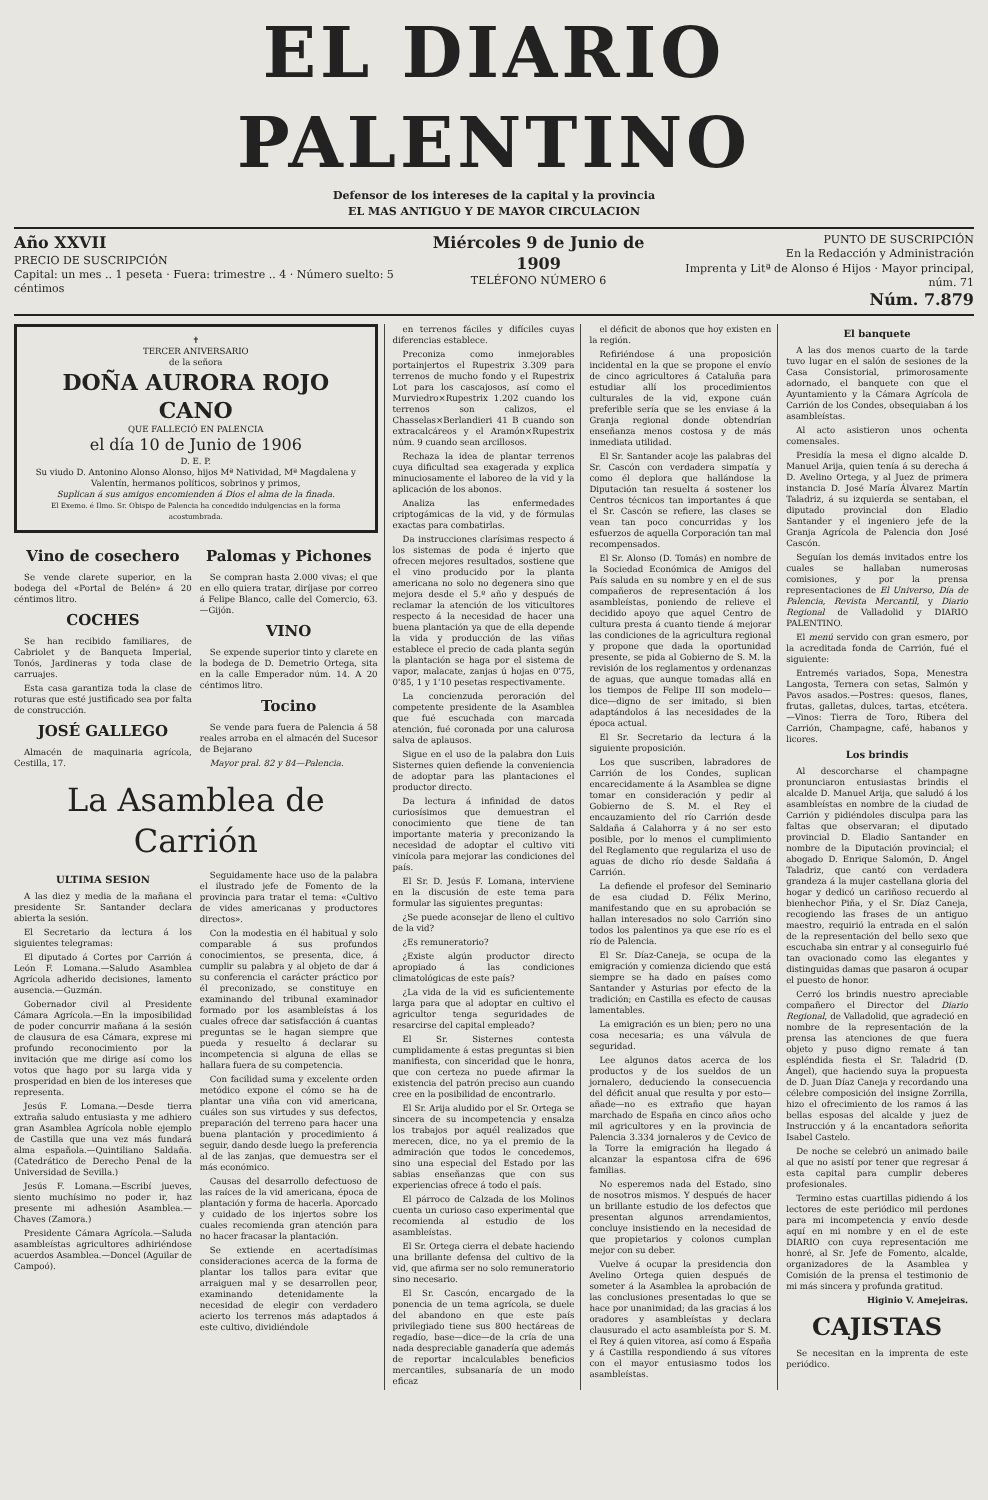EL DIARIO PALENTINO
Defensor de los intereses de la capital y la provincia
EL MAS ANTIGUO Y DE MAYOR CIRCULACION
Año XXVII
PRECIO DE SUSCRIPCIÓN
Capital: un mes .. 1 peseta · Fuera: trimestre .. 4 · Número suelto: 5 céntimos
Miércoles 9 de Junio de 1909
TELÉFONO NÚMERO 6
PUNTO DE SUSCRIPCIÓN
En la Redacción y Administración
Imprenta y Litª de Alonso é Hijos · Mayor principal, núm. 71
Núm. 7.879
✝
TERCER ANIVERSARIO
de la señora
DOÑA AURORA ROJO CANO
QUE FALLECIÓ EN PALENCIA
el día 10 de Junio de 1906
D. E. P.
Su viudo D. Antonino Alonso Alonso, hijos Mª Natividad, Mª Magdalena y Valentín, hermanos políticos, sobrinos y primos,
Suplican á sus amigos encomienden á Dios el alma de la finada.
El Exemo. é Ilmo. Sr. Obispo de Palencia ha concedido indulgencias en la forma acostumbrada.
Vino de cosechero
Se vende clarete superior, en la bodega del «Portal de Belén» á 20 céntimos litro.
COCHES
Se han recibido familiares, de Cabriolet y de Banqueta Imperial, Tonós, Jardineras y toda clase de carruajes.
Esta casa garantiza toda la clase de roturas que esté justificado sea por falta de construcción.
JOSÉ GALLEGO
Almacén de maquinaria agrícola, Cestilla, 17.
Palomas y Pichones
Se compran hasta 2.000 vivas; el que en ello quiera tratar, diríjase por correo á Felipe Blanco, calle del Comercio, 63.—Gijón.
VINO
Se expende superior tinto y clarete en la bodega de D. Demetrio Ortega, sita en la calle Emperador núm. 14. A 20 céntimos litro.
Tocino
Se vende para fuera de Palencia á 58 reales arroba en el almacén del Sucesor de Bejarano
Mayor pral. 82 y 84—Palencia.
La Asamblea de Carrión
ULTIMA SESION
A las diez y media de la mañana el presidente Sr. Santander declara abierta la sesión.
El Secretario da lectura á los siguientes telegramas:
El diputado á Cortes por Carrión á León F. Lomana.—Saludo Asamblea Agrícola adherido decisiones, lamento ausencia.—Guzmán.
Gobernador civil al Presidente Cámara Agrícola.—En la imposibilidad de poder concurrir mañana á la sesión de clausura de esa Cámara, exprese mi profundo reconocimiento por la invitación que me dirige así como los votos que hago por su larga vida y prosperidad en bien de los intereses que representa.
Jesús F. Lomana.—Desde tierra extraña saludo entusiasta y me adhiero gran Asamblea Agrícola noble ejemplo de Castilla que una vez más fundará alma española.—Quintiliano Saldaña. (Catedrático de Derecho Penal de la Universidad de Sevilla.)
Jesús F. Lomana.—Escribí jueves, siento muchísimo no poder ir, haz presente mi adhesión Asamblea.—Chaves (Zamora.)
Presidente Cámara Agrícola.—Saluda asambleístas agricultores adhiriéndose acuerdos Asamblea.—Doncel (Aguilar de Campoó).
Seguidamente hace uso de la palabra el ilustrado jefe de Fomento de la provincia para tratar el tema: «Cultivo de vides americanas y productores directos».
Con la modestia en él habitual y solo comparable á sus profundos conocimientos, se presenta, dice, á cumplir su palabra y al objeto de dar á su conferencia el carácter práctico por él preconizado, se constituye en examinando del tribunal examinador formado por los asambleístas á los cuales ofrece dar satisfacción á cuantas preguntas se le hagan siempre que pueda y resuelto á declarar su incompetencia si alguna de ellas se hallara fuera de su competencia.
Con facilidad suma y excelente orden metódico expone el cómo se ha de plantar una viña con vid americana, cuáles son sus virtudes y sus defectos, preparación del terreno para hacer una buena plantación y procedimiento á seguir, dando desde luego la preferencia al de las zanjas, que demuestra ser el más económico.
Causas del desarrollo defectuoso de las raíces de la vid americana, época de plantación y forma de hacerla. Aporcado y cuidado de los injertos sobre los cuales recomienda gran atención para no hacer fracasar la plantación.
Se extiende en acertadísimas consideraciones acerca de la forma de plantar los tallos para evitar que arraiguen mal y se desarrollen peor, examinando detenidamente la necesidad de elegir con verdadero acierto los terrenos más adaptados á este cultivo, dividiéndole
en terrenos fáciles y difíciles cuyas diferencias establece.
Preconiza como inmejorables portainjertos el Rupestrix 3.309 para terrenos de mucho fondo y el Rupestrix Lot para los cascajosos, así como el Murviedro×Rupestrix 1.202 cuando los terrenos son calizos, el Chasselas×Berlandieri 41 B cuando son extracalcáreos y el Aramón×Rupestrix núm. 9 cuando sean arcillosos.
Rechaza la idea de plantar terrenos cuya dificultad sea exagerada y explica minuciosamente el laboreo de la vid y la aplicación de los abonos.
Analiza las enfermedades criptogámicas de la vid, y de fórmulas exactas para combatirlas.
Da instrucciones clarísimas respecto á los sistemas de poda é injerto que ofrecen mejores resultados, sostiene que el vino producido por la planta americana no solo no degenera sino que mejora desde el 5.º año y después de reclamar la atención de los viticultores respecto á la necesidad de hacer una buena plantación ya que de ella depende la vida y producción de las viñas establece el precio de cada planta según la plantación se haga por el sistema de vapor, malacate, zanjas ú hojas en 0'75, 0'85, 1 y 1'10 pesetas respectivamente.
La concienzuda peroración del competente presidente de la Asamblea que fué escuchada con marcada atención, fué coronada por una calurosa salva de aplausos.
Sigue en el uso de la palabra don Luis Sisternes quien defiende la conveniencia de adoptar para las plantaciones el productor directo.
Da lectura á infinidad de datos curiosísimos que demuestran el conocimiento que tiene de tan importante materia y preconizando la necesidad de adoptar el cultivo viti vinícola para mejorar las condiciones del país.
El Sr. D. Jesús F. Lomana, interviene en la discusión de este tema para formular las siguientes preguntas:
¿Se puede aconsejar de lleno el cultivo de la vid?
¿Es remuneratorio?
¿Existe algún productor directo apropiado á las condiciones climatológicas de este país?
¿La vida de la vid es suficientemente larga para que al adoptar en cultivo el agricultor tenga seguridades de resarcirse del capital empleado?
El Sr. Sisternes contesta cumplidamente á estas preguntas si bien manifiesta, con sinceridad que le honra, que con certeza no puede afirmar la existencia del patrón preciso aun cuando cree en la posibilidad de encontrarlo.
El Sr. Arija aludido por el Sr. Ortega se sincera de su incompetencia y ensalza los trabajos por aquél realizados que merecen, dice, no ya el premio de la admiración que todos le concedemos, sino una especial del Estado por las sabias enseñanzas que con sus experiencias ofrece á todo el país.
El párroco de Calzada de los Molinos cuenta un curioso caso experimental que recomienda al estudio de los asambleístas.
El Sr. Ortega cierra el debate haciendo una brillante defensa del cultivo de la vid, que afirma ser no solo remuneratorio sino necesario.
El Sr. Cascón, encargado de la ponencia de un tema agrícola, se duele del abandono en que este país privilegiado tiene sus 800 hectáreas de regadío, base—dice—de la cría de una nada despreciable ganadería que además de reportar incalculables beneficios mercantiles, subsanaría de un modo eficaz
el déficit de abonos que hoy existen en la región.
Refiriéndose á una proposición incidental en la que se propone el envío de cinco agricultores á Cataluña para estudiar allí los procedimientos culturales de la vid, expone cuán preferible sería que se les enviase á la Granja regional donde obtendrían enseñanza menos costosa y de más inmediata utilidad.
El Sr. Santander acoje las palabras del Sr. Cascón con verdadera simpatía y como él deplora que hallándose la Diputación tan resuelta á sostener los Centros técnicos tan importantes á que el Sr. Cascón se refiere, las clases se vean tan poco concurridas y los esfuerzos de aquella Corporación tan mal recompensados.
El Sr. Alonso (D. Tomás) en nombre de la Sociedad Económica de Amigos del País saluda en su nombre y en el de sus compañeros de representación á los asambleístas, poniendo de relieve el decidido apoyo que aquel Centro de cultura presta á cuanto tiende á mejorar las condiciones de la agricultura regional y propone que dada la oportunidad presente, se pida al Gobierno de S. M. la revisión de los reglamentos y ordenanzas de aguas, que aunque tomadas allá en los tiempos de Felipe III son modelo—dice—digno de ser imitado, si bien adaptándolos á las necesidades de la época actual.
El Sr. Secretario da lectura á la siguiente proposición.
Los que suscriben, labradores de Carrión de los Condes, suplican encarecidamente á la Asamblea se digne tomar en consideración y pedir al Gobierno de S. M. el Rey el encauzamiento del río Carrión desde Saldaña á Calahorra y á no ser esto posible, por lo menos el cumplimiento del Reglamento que regulariza el uso de aguas de dicho río desde Saldaña á Carrión.
La defiende el profesor del Seminario de esa ciudad D. Félix Merino, manifestando que en su aprobación se hallan interesados no solo Carrión sino todos los palentinos ya que ese río es el río de Palencia.
El Sr. Díaz-Caneja, se ocupa de la emigración y comienza diciendo que está siempre se ha dado en países como Santander y Asturias por efecto de la tradición; en Castilla es efecto de causas lamentables.
La emigración es un bien; pero no una cosa necesaria; es una válvula de seguridad.
Lee algunos datos acerca de los productos y de los sueldos de un jornalero, deduciendo la consecuencia del déficit anual que resulta y por esto—añade—no es extraño que hayan marchado de España en cinco años ocho mil agricultores y en la provincia de Palencia 3.334 jornaleros y de Cevico de la Torre la emigración ha llegado á alcanzar la espantosa cifra de 696 familias.
No esperemos nada del Estado, sino de nosotros mismos. Y después de hacer un brillante estudio de los defectos que presentan algunos arrendamientos, concluye insistiendo en la necesidad de que propietarios y colonos cumplan mejor con su deber.
Vuelve á ocupar la presidencia don Avelino Ortega quien después de someter á la Asamblea la aprobación de las conclusiones presentadas lo que se hace por unanimidad; da las gracias á los oradores y asambleístas y declara clausurado el acto asambleísta por S. M. el Rey á quien vitorea, así como á España y á Castilla respondiendo á sus vítores con el mayor entusiasmo todos los asambleístas.
El banquete
A las dos menos cuarto de la tarde tuvo lugar en el salón de sesiones de la Casa Consistorial, primorosamente adornado, el banquete con que el Ayuntamiento y la Cámara Agrícola de Carrión de los Condes, obsequiaban á los asambleístas.
Al acto asistieron unos ochenta comensales.
Presidía la mesa el digno alcalde D. Manuel Arija, quien tenía á su derecha á D. Avelino Ortega, y al Juez de primera instancia D. José María Álvarez Martín Taladriz, á su izquierda se sentaban, el diputado provincial don Eladio Santander y el ingeniero jefe de la Granja Agrícola de Palencia don José Cascón.
Seguían los demás invitados entre los cuales se hallaban numerosas comisiones, y por la prensa representaciones de El Universo, Día de Palencia, Revista Mercantil, y Diario Regional de Valladolid y DIARIO PALENTINO.
El menú servido con gran esmero, por la acreditada fonda de Carrión, fué el siguiente:
Entremés variados, Sopa, Menestra Langosta, Ternera con setas, Salmón y Pavos asados.—Postres: quesos, flanes, frutas, galletas, dulces, tartas, etcétera.—Vinos: Tierra de Toro, Ribera del Carrión, Champagne, café, habanos y licores.
Los brindis
Al descorcharse el champagne pronunciaron entusiastas brindis el alcalde D. Manuel Arija, que saludó á los asambleístas en nombre de la ciudad de Carrión y pidiéndoles disculpa para las faltas que observaran; el diputado provincial D. Eladio Santander en nombre de la Diputación provincial; el abogado D. Enrique Salomón, D. Ángel Taladriz, que cantó con verdadera grandeza á la mujer castellana gloria del hogar y dedicó un cariñoso recuerdo al bienhechor Piña, y el Sr. Díaz Caneja, recogiendo las frases de un antiguo maestro, requirió la entrada en el salón de la representación del bello sexo que escuchaba sin entrar y al conseguirlo fué tan ovacionado como las elegantes y distinguidas damas que pasaron á ocupar el puesto de honor.
Cerró los brindis nuestro apreciable compañero el Director del Diario Regional, de Valladolid, que agradeció en nombre de la representación de la prensa las atenciones de que fuera objeto y puso digno remate á tan espléndida fiesta el Sr. Taladrid (D. Ángel), que haciendo suya la propuesta de D. Juan Díaz Caneja y recordando una célebre composición del insigne Zorrilla, hizo el ofrecimiento de los ramos á las bellas esposas del alcalde y juez de Instrucción y á la encantadora señorita Isabel Castelo.
De noche se celebró un animado baile al que no asistí por tener que regresar á esta capital para cumplir deberes profesionales.
Termino estas cuartillas pidiendo á los lectores de este periódico mil perdones para mi incompetencia y envío desde aquí en mi nombre y en el de este DIARIO con cuya representación me honré, al Sr. Jefe de Fomento, alcalde, organizadores de la Asamblea y Comisión de la prensa el testimonio de mi más sincera y profunda gratitud.
Higinio V. Amejeiras.
CAJISTAS
Se necesitan en la imprenta de este periódico.